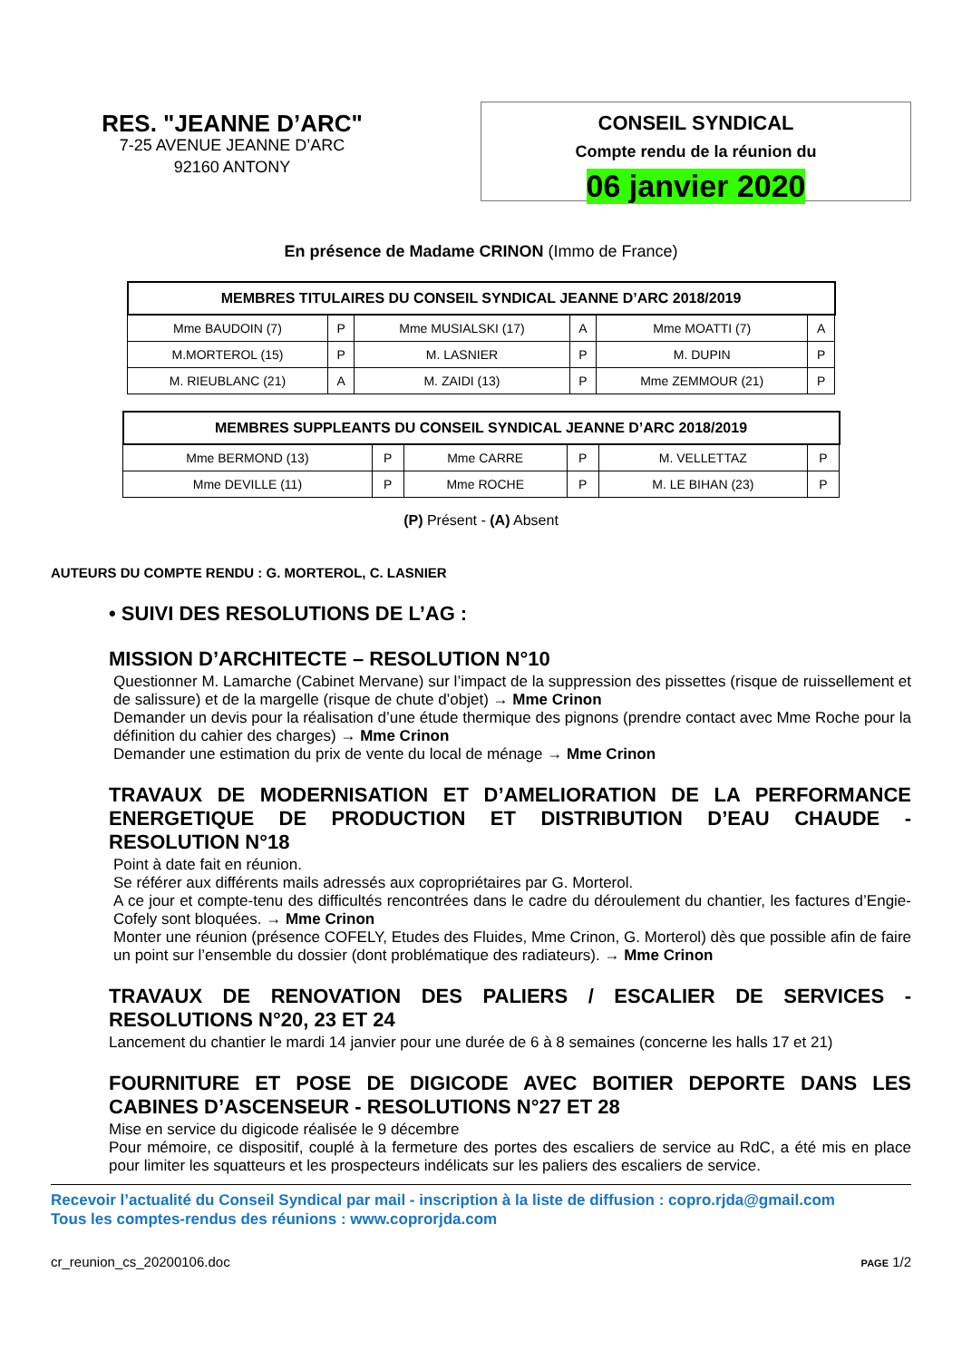RES. "JEANNE D’ARC"
7-25 AVENUE JEANNE D’ARC
92160 ANTONY
CONSEIL SYNDICAL
Compte rendu de la réunion du
06 janvier 2020
En présence de Madame CRINON (Immo de France)
| MEMBRES TITULAIRES DU CONSEIL SYNDICAL JEANNE D’ARC 2018/2019 | | | | | |
| --- | --- | --- | --- | --- | --- |
| Mme BAUDOIN (7) | P | Mme MUSIALSKI (17) | A | Mme MOATTI (7) | A |
| M.MORTEROL (15) | P | M. LASNIER | P | M. DUPIN | P |
| M. RIEUBLANC (21) | A | M. ZAIDI (13) | P | Mme ZEMMOUR (21) | P |
| MEMBRES SUPPLEANTS DU CONSEIL SYNDICAL JEANNE D’ARC 2018/2019 | | | | | |
| --- | --- | --- | --- | --- | --- |
| Mme BERMOND (13) | P | Mme CARRE | P | M. VELLETTAZ | P |
| Mme DEVILLE (11) | P | Mme ROCHE | P | M. LE BIHAN (23) | P |
(P) Présent - (A) Absent
AUTEURS DU COMPTE RENDU : G. MORTEROL, C. LASNIER
• SUIVI DES RESOLUTIONS DE L’AG :
MISSION D’ARCHITECTE – RESOLUTION N°10
Questionner M. Lamarche (Cabinet Mervane) sur l’impact de la suppression des pissettes (risque de ruissellement et de salissure) et de la margelle (risque de chute d’objet) → Mme Crinon
Demander un devis pour la réalisation d’une étude thermique des pignons (prendre contact avec Mme Roche pour la définition du cahier des charges) → Mme Crinon
Demander une estimation du prix de vente du local de ménage → Mme Crinon
TRAVAUX DE MODERNISATION ET D’AMELIORATION DE LA PERFORMANCE ENERGETIQUE DE PRODUCTION ET DISTRIBUTION D’EAU CHAUDE - RESOLUTION N°18
Point à date fait en réunion.
Se référer aux différents mails adressés aux copropriétaires par G. Morterol.
A ce jour et compte-tenu des difficultés rencontrées dans le cadre du déroulement du chantier, les factures d’Engie-Cofely sont bloquées. → Mme Crinon
Monter une réunion (présence COFELY, Etudes des Fluides, Mme Crinon, G. Morterol) dès que possible afin de faire un point sur l’ensemble du dossier (dont problématique des radiateurs). → Mme Crinon
TRAVAUX DE RENOVATION DES PALIERS / ESCALIER DE SERVICES - RESOLUTIONS N°20, 23 ET 24
Lancement du chantier le mardi 14 janvier pour une durée de 6 à 8 semaines (concerne les halls 17 et 21)
FOURNITURE ET POSE DE DIGICODE AVEC BOITIER DEPORTE DANS LES CABINES D’ASCENSEUR - RESOLUTIONS N°27 ET 28
Mise en service du digicode réalisée le 9 décembre
Pour mémoire, ce dispositif, couplé à la fermeture des portes des escaliers de service au RdC, a été mis en place pour limiter les squatteurs et les prospecteurs indélicats sur les paliers des escaliers de service.
Recevoir l’actualité du Conseil Syndical par mail - inscription à la liste de diffusion : copro.rjda@gmail.com
Tous les comptes-rendus des réunions : www.coprorjda.com
cr_reunion_cs_20200106.doc PAGE 1/2